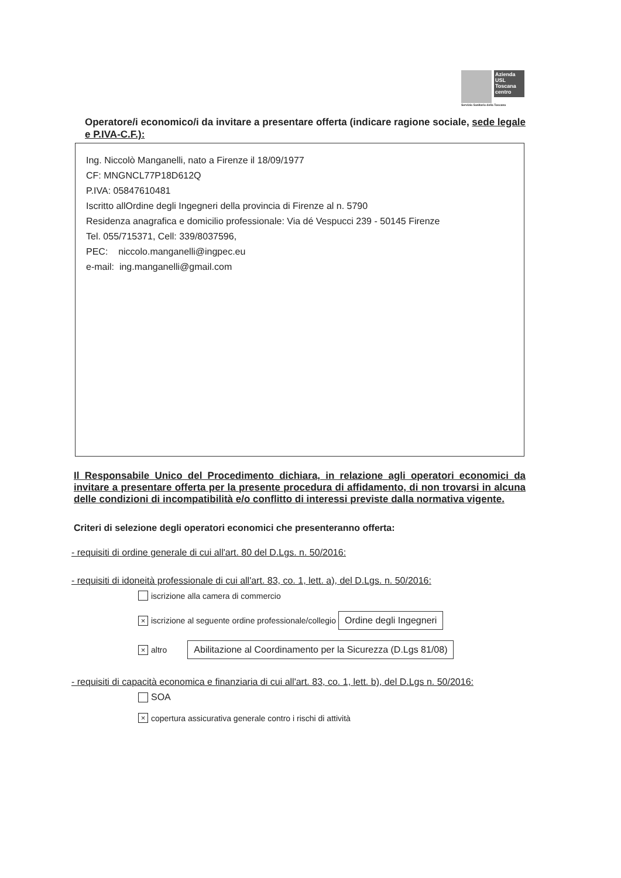Azienda USL Toscana centro
Servizio Sanitario della Toscana
Operatore/i economico/i da invitare a presentare offerta (indicare ragione sociale, sede legale e P.IVA-C.F.):
Ing. Niccolò Manganelli, nato a Firenze il 18/09/1977
CF: MNGNCL77P18D612Q
P.IVA: 05847610481
Iscritto allOrdine degli Ingegneri della provincia di Firenze al n. 5790
Residenza anagrafica e domicilio professionale: Via dé Vespucci 239 - 50145 Firenze
Tel. 055/715371, Cell: 339/8037596,
PEC: niccolo.manganelli@ingpec.eu
e-mail: ing.manganelli@gmail.com
Il Responsabile Unico del Procedimento dichiara, in relazione agli operatori economici da invitare a presentare offerta per la presente procedura di affidamento, di non trovarsi in alcuna delle condizioni di incompatibilità e/o conflitto di interessi previste dalla normativa vigente.
Criteri di selezione degli operatori economici che presenteranno offerta:
- requisiti di ordine generale di cui all'art. 80 del D.Lgs. n. 50/2016:
- requisiti di idoneità professionale di cui all'art. 83, co. 1, lett. a), del D.Lgs. n. 50/2016:
iscrizione alla camera di commercio
× iscrizione al seguente ordine professionale/collegio Ordine degli Ingegneri
× altro Abilitazione al Coordinamento per la Sicurezza (D.Lgs 81/08)
- requisiti di capacità economica e finanziaria di cui all'art. 83, co. 1, lett. b), del D.Lgs n. 50/2016:
SOA
× copertura assicurativa generale contro i rischi di attività